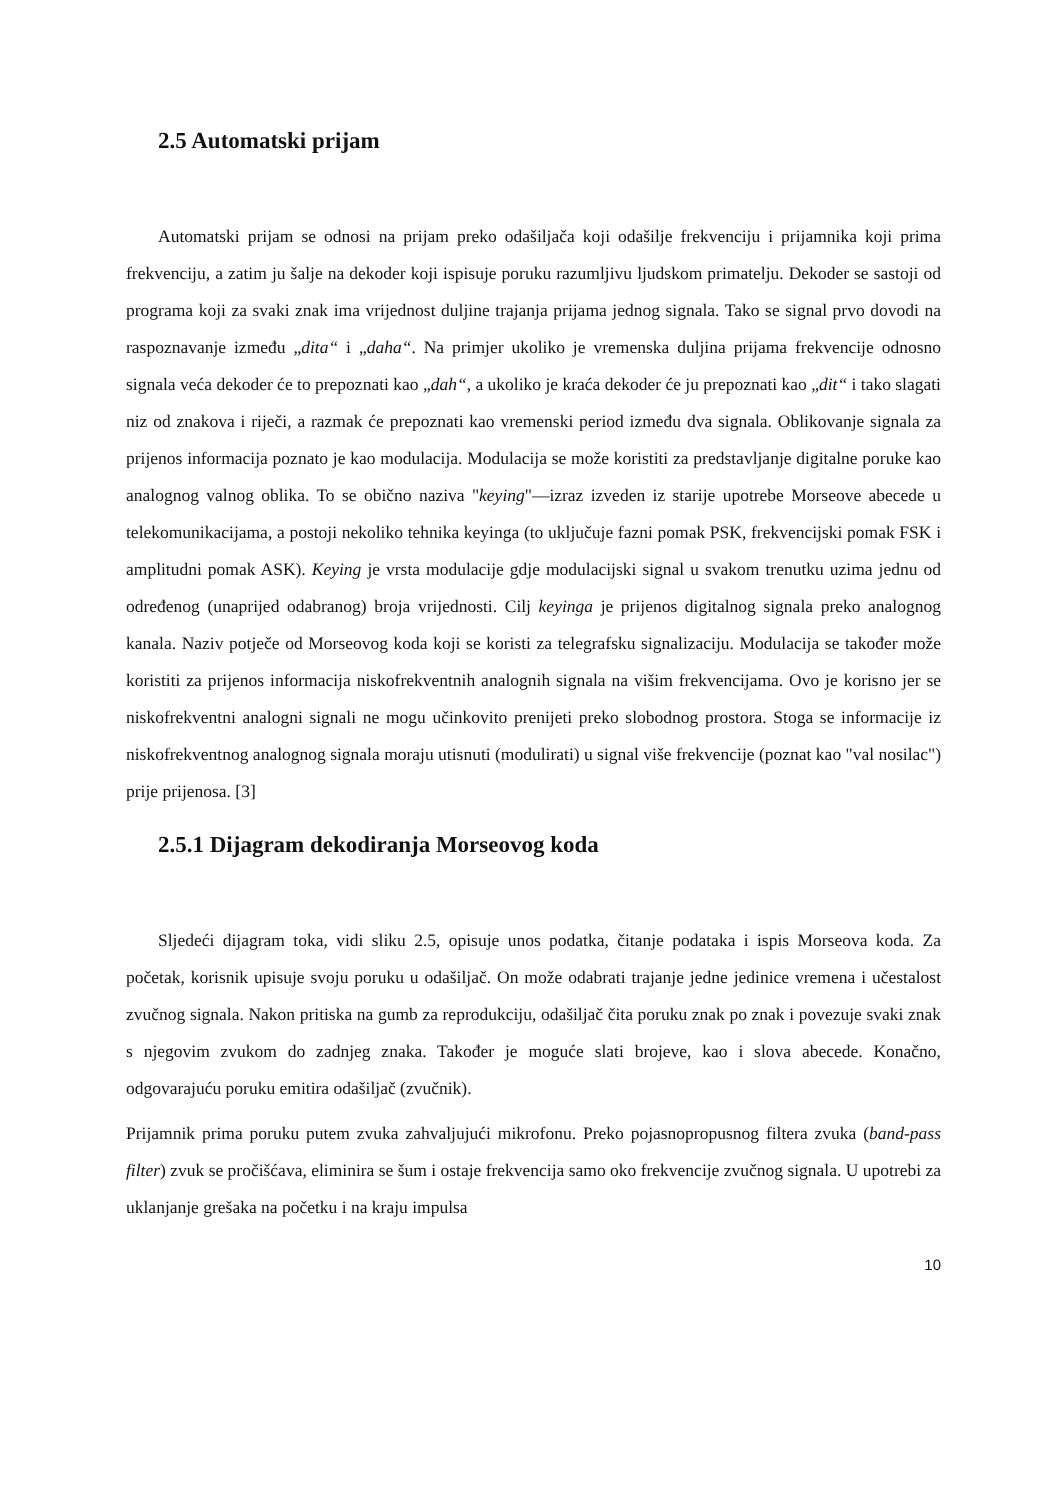2.5 Automatski prijam
Automatski prijam se odnosi na prijam preko odašiljača koji odašilje frekvenciju i prijamnika koji prima frekvenciju, a zatim ju šalje na dekoder koji ispisuje poruku razumljivu ljudskom primatelju. Dekoder se sastoji od programa koji za svaki znak ima vrijednost duljine trajanja prijama jednog signala. Tako se signal prvo dovodi na raspoznavanje između „dita“ i „daha“. Na primjer ukoliko je vremenska duljina prijama frekvencije odnosno signala veća dekoder će to prepoznati kao „dah“, a ukoliko je kraća dekoder će ju prepoznati kao „dit“ i tako slagati niz od znakova i riječi, a razmak će prepoznati kao vremenski period između dva signala. Oblikovanje signala za prijenos informacija poznato je kao modulacija. Modulacija se može koristiti za predstavljanje digitalne poruke kao analognog valnog oblika. To se obično naziva "keying"—izraz izveden iz starije upotrebe Morseove abecede u telekomunikacijama, a postoji nekoliko tehnika keyinga (to uključuje fazni pomak PSK, frekvencijski pomak FSK i amplitudni pomak ASK). Keying je vrsta modulacije gdje modulacijski signal u svakom trenutku uzima jednu od određenog (unaprijed odabranog) broja vrijednosti. Cilj keyinga je prijenos digitalnog signala preko analognog kanala. Naziv potječe od Morseovog koda koji se koristi za telegrafsku signalizaciju. Modulacija se također može koristiti za prijenos informacija niskofrekventnih analognih signala na višim frekvencijama. Ovo je korisno jer se niskofrekventni analogni signali ne mogu učinkovito prenijeti preko slobodnog prostora. Stoga se informacije iz niskofrekventnog analognog signala moraju utisnuti (modulirati) u signal više frekvencije (poznat kao "val nosilac") prije prijenosa. [3]
2.5.1 Dijagram dekodiranja Morseovog koda
Sljedeći dijagram toka, vidi sliku 2.5, opisuje unos podatka, čitanje podataka i ispis Morseova koda. Za početak, korisnik upisuje svoju poruku u odašiljač. On može odabrati trajanje jedne jedinice vremena i učestalost zvučnog signala. Nakon pritiska na gumb za reprodukciju, odašiljač čita poruku znak po znak i povezuje svaki znak s njegovim zvukom do zadnjeg znaka. Također je moguće slati brojeve, kao i slova abecede. Konačno, odgovarajuću poruku emitira odašiljač (zvučnik).
Prijamnik prima poruku putem zvuka zahvaljujući mikrofonu. Preko pojasnopropusnog filtera zvuka (band-pass filter) zvuk se pročišćava, eliminira se šum i ostaje frekvencija samo oko frekvencije zvučnog signala. U upotrebi za uklanjanje grešaka na početku i na kraju impulsa
10